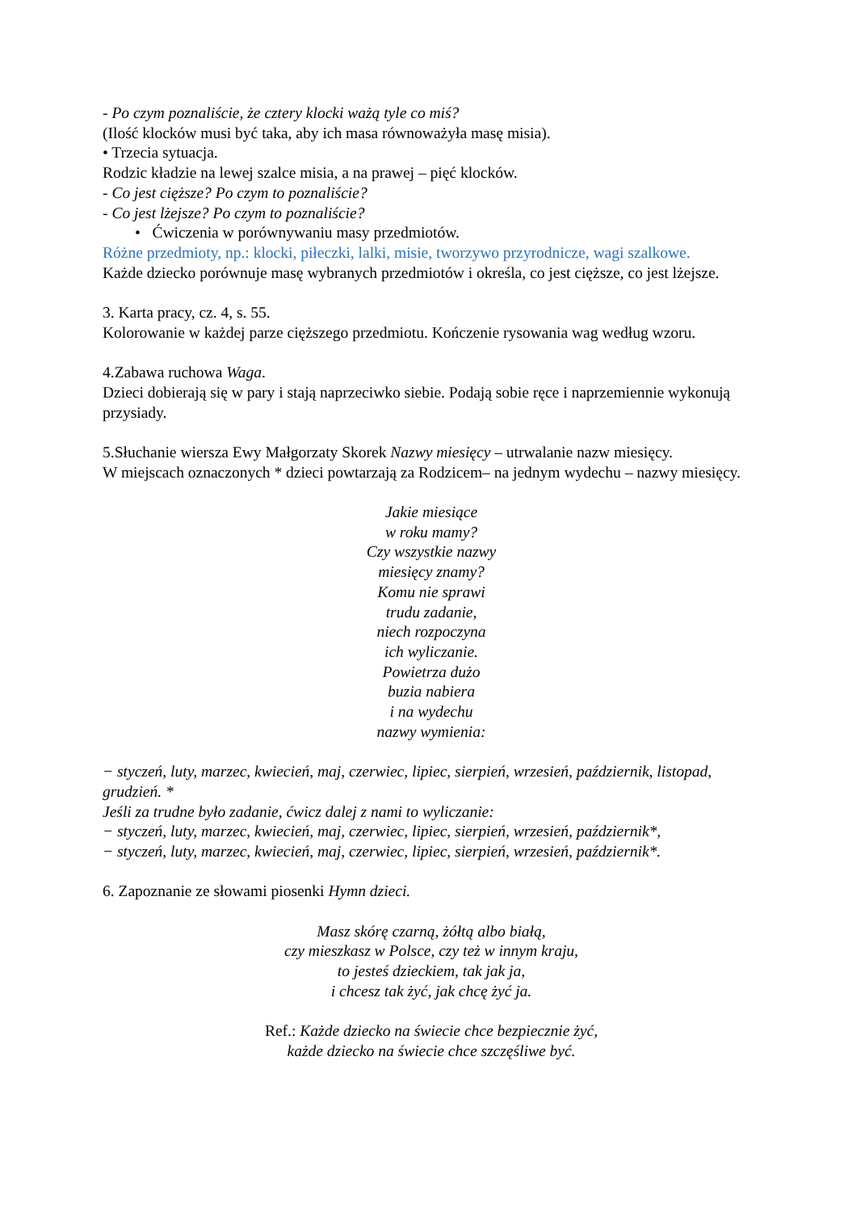- Po czym poznaliście, że cztery klocki ważą tyle co miś?
(Ilość klocków musi być taka, aby ich masa równoważyła masę misia).
• Trzecia sytuacja.
Rodzic kładzie na lewej szalce misia, a na prawej – pięć klocków.
- Co jest cięższe? Po czym to poznaliście?
- Co jest lżejsze? Po czym to poznaliście?
• Ćwiczenia w porównywaniu masy przedmiotów.
Różne przedmioty, np.: klocki, piłeczki, lalki, misie, tworzywo przyrodnicze, wagi szalkowe.
Każde dziecko porównuje masę wybranych przedmiotów i określa, co jest cięższe, co jest lżejsze.
3. Karta pracy, cz. 4, s. 55.
Kolorowanie w każdej parze cięższego przedmiotu. Kończenie rysowania wag według wzoru.
4.Zabawa ruchowa Waga.
Dzieci dobierają się w pary i stają naprzeciwko siebie. Podają sobie ręce i naprzemiennie wykonują przysiady.
5.Słuchanie wiersza Ewy Małgorzaty Skorek Nazwy miesięcy – utrwalanie nazw miesięcy.
W miejscach oznaczonych * dzieci powtarzają za Rodzicem– na jednym wydechu – nazwy miesięcy.
Jakie miesiące
w roku mamy?
Czy wszystkie nazwy
miesięcy znamy?
Komu nie sprawi
trudu zadanie,
niech rozpoczyna
ich wyliczanie.
Powietrza dużo
buzia nabiera
i na wydechu
nazwy wymienia:
− styczeń, luty, marzec, kwiecień, maj, czerwiec, lipiec, sierpień, wrzesień, październik, listopad, grudzień. *
Jeśli za trudne było zadanie, ćwicz dalej z nami to wyliczanie:
− styczeń, luty, marzec, kwiecień, maj, czerwiec, lipiec, sierpień, wrzesień, październik*,
− styczeń, luty, marzec, kwiecień, maj, czerwiec, lipiec, sierpień, wrzesień, październik*.
6. Zapoznanie ze słowami piosenki Hymn dzieci.
Masz skórę czarną, żółtą albo białą,
czy mieszkasz w Polsce, czy też w innym kraju,
to jesteś dzieckiem, tak jak ja,
i chcesz tak żyć, jak chcę żyć ja.
Ref.: Każde dziecko na świecie chce bezpiecznie żyć,
każde dziecko na świecie chce szczęśliwe być.